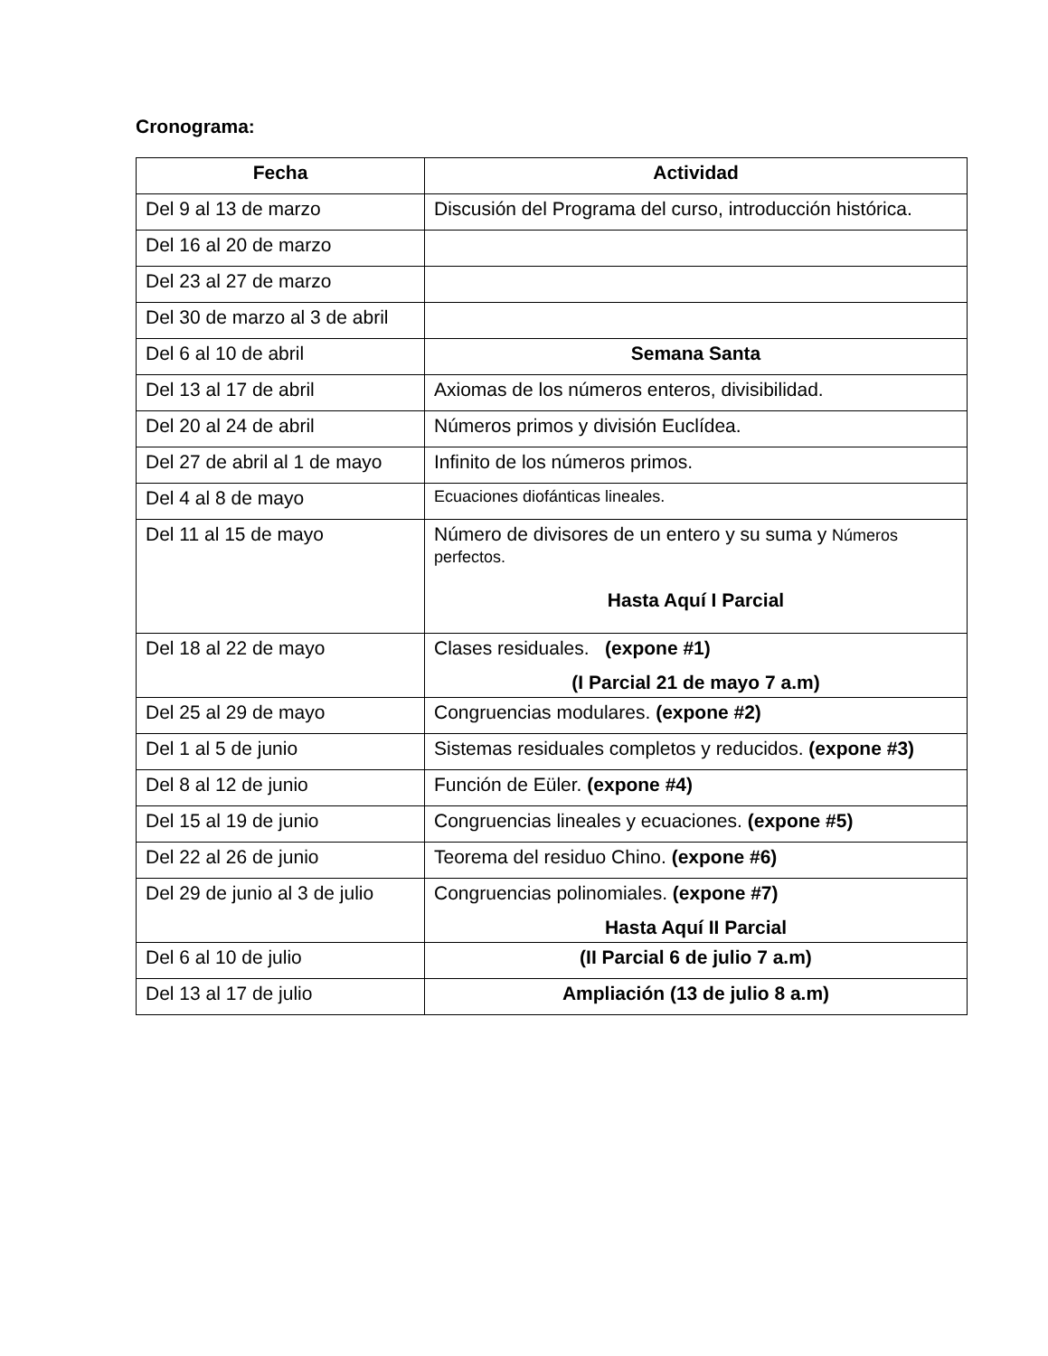Cronograma:
| Fecha | Actividad |
| --- | --- |
| Del 9 al 13 de marzo | Discusión del Programa del curso, introducción histórica. |
| Del 16 al 20 de marzo | |
| Del 23 al 27 de marzo | |
| Del 30 de marzo al 3 de abril | |
| Del 6 al 10 de abril | Semana Santa |
| Del 13 al 17 de abril | Axiomas de los números enteros, divisibilidad. |
| Del 20 al 24 de abril | Números primos y división Euclídea. |
| Del 27 de abril al 1 de mayo | Infinito de los números primos. |
| Del 4 al 8 de mayo | Ecuaciones diofánticas lineales. |
| Del 11 al 15 de mayo | Número de divisores de un entero y su suma y Números perfectos. Hasta Aquí I Parcial |
| Del 18 al 22 de mayo | Clases residuales. (expone #1) (I Parcial 21 de mayo 7 a.m) |
| Del 25 al 29 de mayo | Congruencias modulares. (expone #2) |
| Del 1 al 5 de junio | Sistemas residuales completos y reducidos. (expone #3) |
| Del 8 al 12 de junio | Función de Eüler. (expone #4) |
| Del 15 al 19 de junio | Congruencias lineales y ecuaciones. (expone #5) |
| Del 22 al 26 de junio | Teorema del residuo Chino. (expone #6) |
| Del 29 de junio al 3 de julio | Congruencias polinomiales. (expone #7) Hasta Aquí II Parcial |
| Del 6 al 10 de julio | (II Parcial 6 de julio 7 a.m) |
| Del 13 al 17 de julio | Ampliación (13 de julio 8 a.m) |